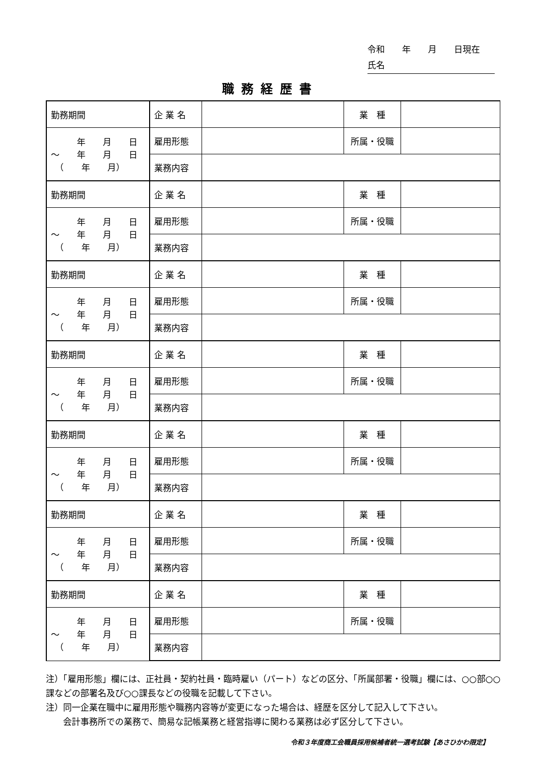令和　　年　　月　　日現在
氏名
職務経歴書
| 勤務期間 | 企 業 名 | | 業 種 | |
| 年 月 日 ～ 年 月 日 （ 年 月） | 雇用形態 | | 所属・役職 | |
| | 業務内容 | | | |
| 勤務期間 | 企 業 名 | | 業 種 | |
| 年 月 日 ～ 年 月 日 （ 年 月） | 雇用形態 | | 所属・役職 | |
| | 業務内容 | | | |
| 勤務期間 | 企 業 名 | | 業 種 | |
| 年 月 日 ～ 年 月 日 （ 年 月） | 雇用形態 | | 所属・役職 | |
| | 業務内容 | | | |
| 勤務期間 | 企 業 名 | | 業 種 | |
| 年 月 日 ～ 年 月 日 （ 年 月） | 雇用形態 | | 所属・役職 | |
| | 業務内容 | | | |
| 勤務期間 | 企 業 名 | | 業 種 | |
| 年 月 日 ～ 年 月 日 （ 年 月） | 雇用形態 | | 所属・役職 | |
| | 業務内容 | | | |
| 勤務期間 | 企 業 名 | | 業 種 | |
| 年 月 日 ～ 年 月 日 （ 年 月） | 雇用形態 | | 所属・役職 | |
| | 業務内容 | | | |
| 勤務期間 | 企 業 名 | | 業 種 | |
| 年 月 日 ～ 年 月 日 （ 年 月） | 雇用形態 | | 所属・役職 | |
| | 業務内容 | | | |
注）「雇用形態」欄には、正社員・契約社員・臨時雇い（パート）などの区分、「所属部署・役職」欄には、○○部○○課などの部署名及び○○課長などの役職を記載して下さい。
注）同一企業在職中に雇用形態や職務内容等が変更になった場合は、経歴を区分して記入して下さい。
　　会計事務所での業務で、簡易な記帳業務と経営指導に関わる業務は必ず区分して下さい。
令和３年度商工会職員採用候補者統一選考試験【あさひかわ限定】